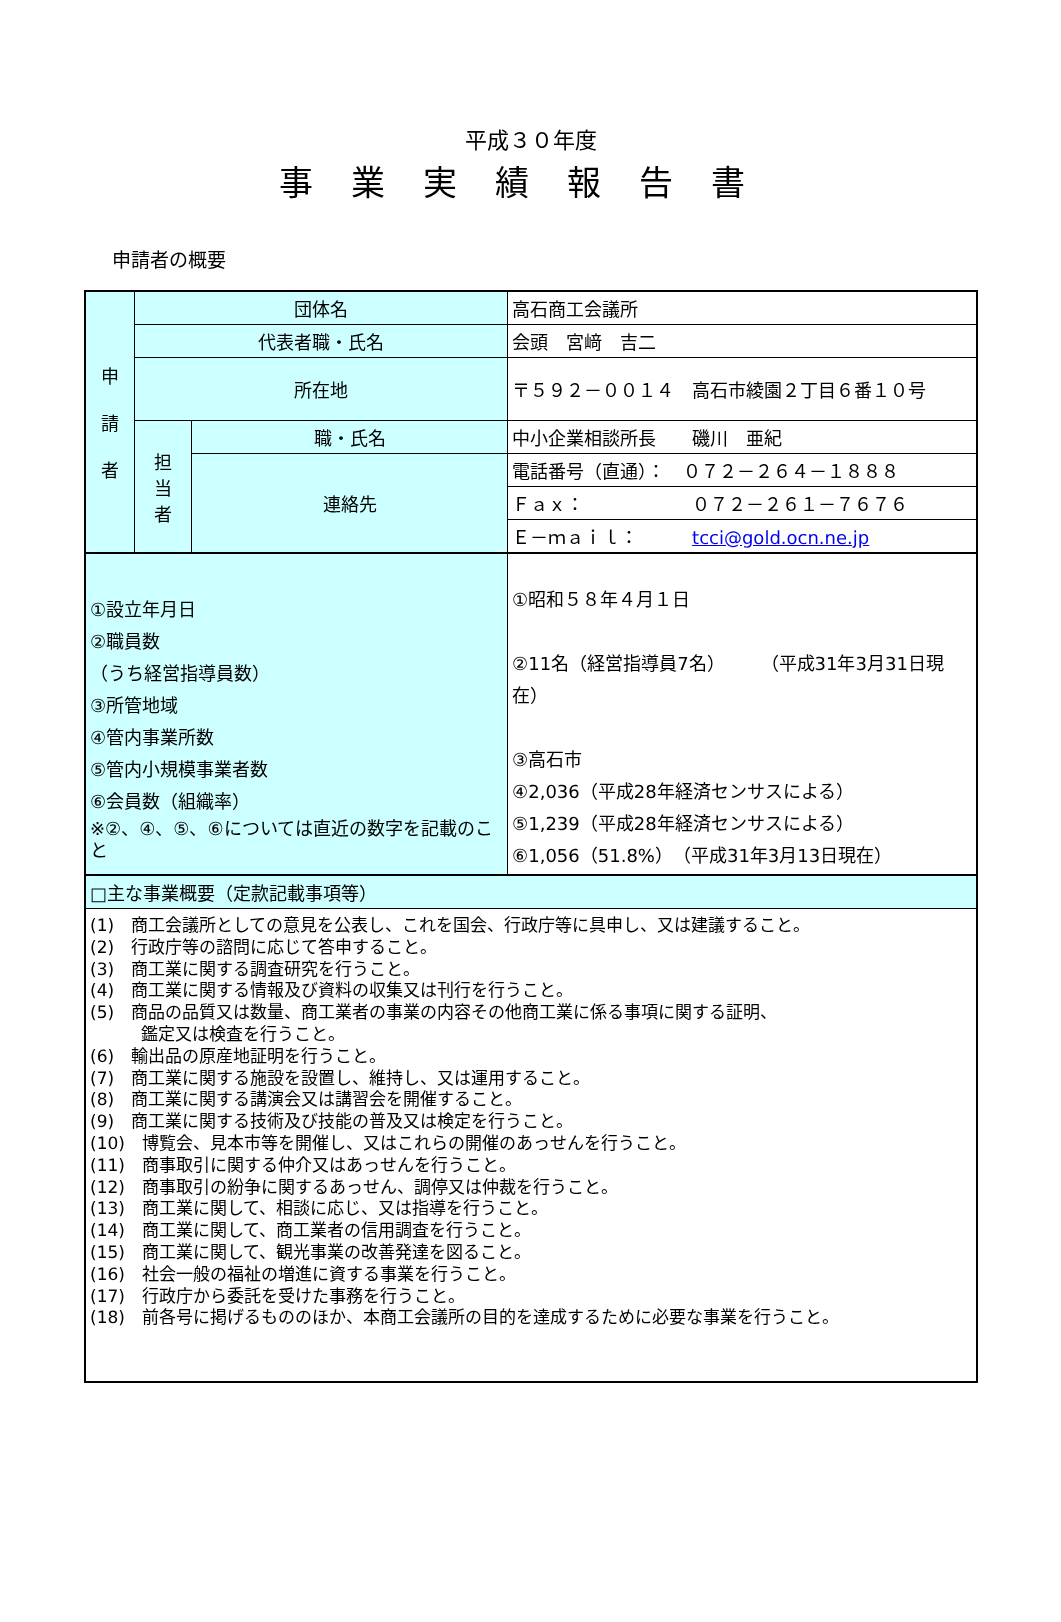平成３０年度
事業実績報告書
申請者の概要
| 申 請 者 | 団体名 | | 高石商工会議所 |
| | 代表者職・氏名 | | 会頭 宮﨑 吉二 |
| | 所在地 | | 〒５９２－００１４ 高石市綾園２丁目６番１０号 |
| | 担 当 者 | 職・氏名 | 中小企業相談所長 磯川 亜紀 |
| | | 連絡先 | 電話番号（直通）： ０７２－２６４－１８８８ |
| | | | Ｆａｘ： ０７２－２６１－７６７６ |
| | | | Ｅ－ｍａｉｌ： tcci@gold.ocn.ne.jp |
| ①設立年月日 ②職員数 （うち経営指導員数） ③所管地域 ④管内事業所数 ⑤管内小規模事業者数 ⑥会員数（組織率） ※②、④、⑤、⑥については直近の数字を記載のこと | | | ①昭和５８年４月１日 ②11名（経営指導員7名） （平成31年3月31日現在） ③高石市 ④2,036（平成28年経済センサスによる） ⑤1,239（平成28年経済センサスによる） ⑥1,056（51.8%）（平成31年3月13日現在） |
| □主な事業概要（定款記載事項等） | | | |
| (1) 商工会議所としての意見を公表し、これを国会、行政庁等に具申し、又は建議すること。 (2) 行政庁等の諮問に応じて答申すること。 (3) 商工業に関する調査研究を行うこと。 (4) 商工業に関する情報及び資料の収集又は刊行を行うこと。 (5) 商品の品質又は数量、商工業者の事業の内容その他商工業に係る事項に関する証明、 鑑定又は検査を行うこと。 (6) 輸出品の原産地証明を行うこと。 (7) 商工業に関する施設を設置し、維持し、又は運用すること。 (8) 商工業に関する講演会又は講習会を開催すること。 (9) 商工業に関する技術及び技能の普及又は検定を行うこと。 (10) 博覧会、見本市等を開催し、又はこれらの開催のあっせんを行うこと。 (11) 商事取引に関する仲介又はあっせんを行うこと。 (12) 商事取引の紛争に関するあっせん、調停又は仲裁を行うこと。 (13) 商工業に関して、相談に応じ、又は指導を行うこと。 (14) 商工業に関して、商工業者の信用調査を行うこと。 (15) 商工業に関して、観光事業の改善発達を図ること。 (16) 社会一般の福祉の増進に資する事業を行うこと。 (17) 行政庁から委託を受けた事務を行うこと。 (18) 前各号に掲げるもののほか、本商工会議所の目的を達成するために必要な事業を行うこと。 | | | |